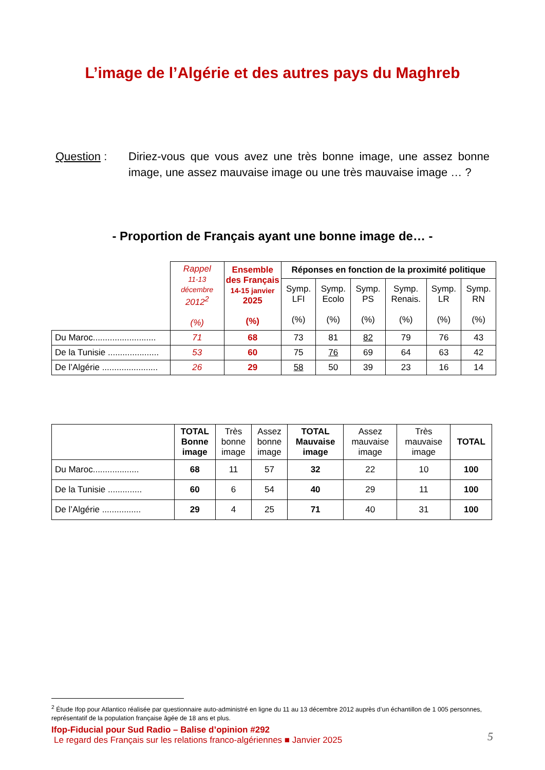L’image de l’Algérie et des autres pays du Maghreb
Question : Diriez-vous que vous avez une très bonne image, une assez bonne image, une assez mauvaise image ou une très mauvaise image … ?
- Proportion de Français ayant une bonne image de… -
| | Rappel 11-13 décembre 2012<sup>2</sup> (%) | Ensemble des Français 14-15 janvier 2025 (%) | Réponses en fonction de la proximité politique | | | | | |
| --- | --- | --- | --- | --- | --- | --- | --- | --- |
| | | | Symp. LFI (%) | Symp. Ecolo (%) | Symp. PS (%) | Symp. Renais. (%) | Symp. LR (%) | Symp. RN (%) |
| Du Maroc.......................... | 71 | 68 | 73 | 81 | 82 | 79 | 76 | 43 |
| De la Tunisie ..................... | 53 | 60 | 75 | 76 | 69 | 64 | 63 | 42 |
| De l’Algérie ....................... | 26 | 29 | 58 | 50 | 39 | 23 | 16 | 14 |
| | TOTAL Bonne image | Très bonne image | Assez bonne image | TOTAL Mauvaise image | Assez mauvaise image | Très mauvaise image | TOTAL |
| Du Maroc................... | 68 | 11 | 57 | 32 | 22 | 10 | 100 |
| De la Tunisie .............. | 60 | 6 | 54 | 40 | 29 | 11 | 100 |
| De l’Algérie ................ | 29 | 4 | 25 | 71 | 40 | 31 | 100 |
<sup>2</sup> Étude Ifop pour Atlantico réalisée par questionnaire auto-administré en ligne du 11 au 13 décembre 2012 auprès d’un échantillon de 1 005 personnes, représentatif de la population française âgée de 18 ans et plus.
Ifop-Fiducial pour Sud Radio – Balise d’opinion #292
Le regard des Français sur les relations franco-algériennes ■ Janvier 2025
5